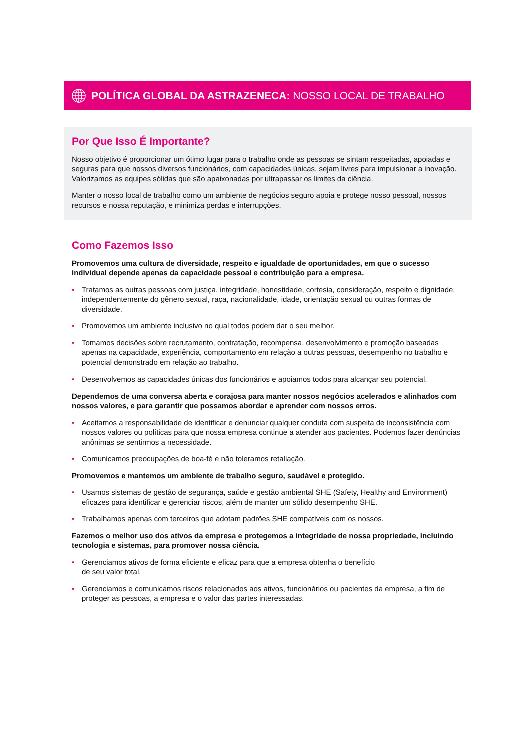POLÍTICA GLOBAL DA ASTRAZENECA: NOSSO LOCAL DE TRABALHO
Por Que Isso É Importante?
Nosso objetivo é proporcionar um ótimo lugar para o trabalho onde as pessoas se sintam respeitadas, apoiadas e seguras para que nossos diversos funcionários, com capacidades únicas, sejam livres para impulsionar a inovação. Valorizamos as equipes sólidas que são apaixonadas por ultrapassar os limites da ciência.
Manter o nosso local de trabalho como um ambiente de negócios seguro apoia e protege nosso pessoal, nossos recursos e nossa reputação, e minimiza perdas e interrupções.
Como Fazemos Isso
Promovemos uma cultura de diversidade, respeito e igualdade de oportunidades, em que o sucesso individual depende apenas da capacidade pessoal e contribuição para a empresa.
• Tratamos as outras pessoas com justiça, integridade, honestidade, cortesia, consideração, respeito e dignidade, independentemente do gênero sexual, raça, nacionalidade, idade, orientação sexual ou outras formas de diversidade.
• Promovemos um ambiente inclusivo no qual todos podem dar o seu melhor.
• Tomamos decisões sobre recrutamento, contratação, recompensa, desenvolvimento e promoção baseadas apenas na capacidade, experiência, comportamento em relação a outras pessoas, desempenho no trabalho e potencial demonstrado em relação ao trabalho.
• Desenvolvemos as capacidades únicas dos funcionários e apoiamos todos para alcançar seu potencial.
Dependemos de uma conversa aberta e corajosa para manter nossos negócios acelerados e alinhados com nossos valores, e para garantir que possamos abordar e aprender com nossos erros.
• Aceitamos a responsabilidade de identificar e denunciar qualquer conduta com suspeita de inconsistência com nossos valores ou políticas para que nossa empresa continue a atender aos pacientes. Podemos fazer denúncias anônimas se sentirmos a necessidade.
• Comunicamos preocupações de boa-fé e não toleramos retaliação.
Promovemos e mantemos um ambiente de trabalho seguro, saudável e protegido.
• Usamos sistemas de gestão de segurança, saúde e gestão ambiental SHE (Safety, Healthy and Environment) eficazes para identificar e gerenciar riscos, além de manter um sólido desempenho SHE.
• Trabalhamos apenas com terceiros que adotam padrões SHE compatíveis com os nossos.
Fazemos o melhor uso dos ativos da empresa e protegemos a integridade de nossa propriedade, incluindo tecnologia e sistemas, para promover nossa ciência.
• Gerenciamos ativos de forma eficiente e eficaz para que a empresa obtenha o benefício
de seu valor total.
• Gerenciamos e comunicamos riscos relacionados aos ativos, funcionários ou pacientes da empresa, a fim de proteger as pessoas, a empresa e o valor das partes interessadas.